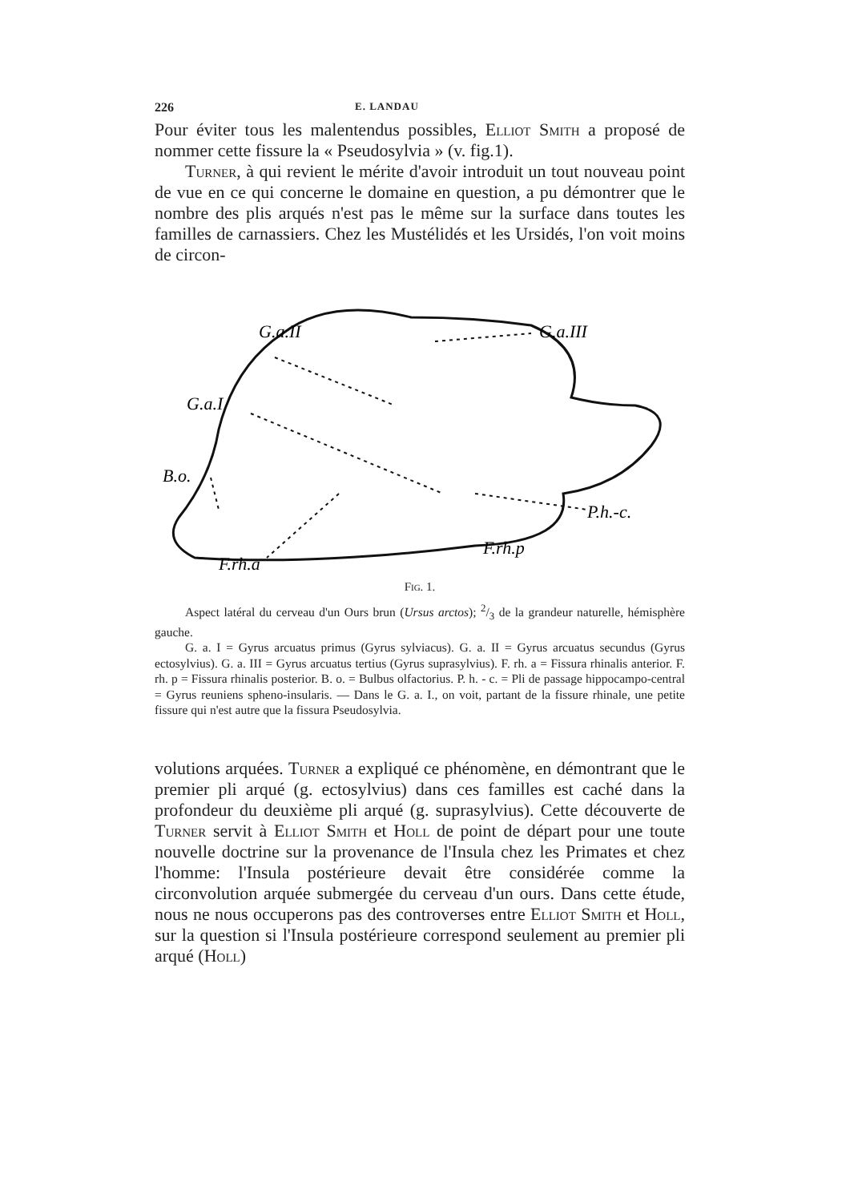226 E. LANDAU
Pour éviter tous les malentendus possibles, Elliot Smith a proposé de nommer cette fissure la « Pseudosylvia » (v. fig.1).
Turner, à qui revient le mérite d'avoir introduit un tout nouveau point de vue en ce qui concerne le domaine en question, a pu démontrer que le nombre des plis arqués n'est pas le même sur la surface dans toutes les familles de carnassiers. Chez les Mustélidés et les Ursidés, l'on voit moins de circon-
G.a.II
G.a.III
G.a.I
B.o.
P.h.-c.
F.rh.p
F.rh.a
Fig. 1.
Aspect latéral du cerveau d'un Ours brun (Ursus arctos); 2/3 de la grandeur naturelle, hémisphère gauche.
G. a. I = Gyrus arcuatus primus (Gyrus sylviacus). G. a. II = Gyrus arcuatus secundus (Gyrus ectosylvius). G. a. III = Gyrus arcuatus tertius (Gyrus suprasylvius). F. rh. a = Fissura rhinalis anterior. F. rh. p = Fissura rhinalis posterior. B. o. = Bulbus olfactorius. P. h. - c. = Pli de passage hippocampo-central = Gyrus reuniens spheno-insularis. — Dans le G. a. I., on voit, partant de la fissure rhinale, une petite fissure qui n'est autre que la fissura Pseudosylvia.
volutions arquées. Turner a expliqué ce phénomène, en démontrant que le premier pli arqué (g. ectosylvius) dans ces familles est caché dans la profondeur du deuxième pli arqué (g. suprasylvius). Cette découverte de Turner servit à Elliot Smith et Holl de point de départ pour une toute nouvelle doctrine sur la provenance de l'Insula chez les Primates et chez l'homme: l'Insula postérieure devait être considérée comme la circonvolution arquée submergée du cerveau d'un ours. Dans cette étude, nous ne nous occuperons pas des controverses entre Elliot Smith et Holl, sur la question si l'Insula postérieure correspond seulement au premier pli arqué (Holl)